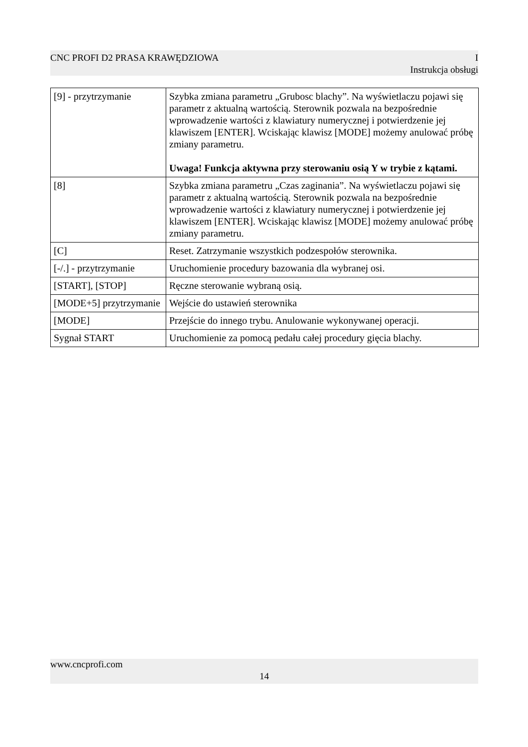CNC PROFI D2 PRASA KRAWĘDZIOWA I
Instrukcja obsługi
| [9] - przytrzymanie | Szybka zmiana parametru „Grubosc blachy”. Na wyświetlaczu pojawi się parametr z aktualną wartością. Sterownik pozwala na bezpośrednie wprowadzenie wartości z klawiatury numerycznej i potwierdzenie jej klawiszem [ENTER]. Wciskając klawisz [MODE] możemy anulować próbę zmiany parametru. Uwaga! Funkcja aktywna przy sterowaniu osią Y w trybie z kątami. |
| [8] | Szybka zmiana parametru „Czas zaginania”. Na wyświetlaczu pojawi się parametr z aktualną wartością. Sterownik pozwala na bezpośrednie wprowadzenie wartości z klawiatury numerycznej i potwierdzenie jej klawiszem [ENTER]. Wciskając klawisz [MODE] możemy anulować próbę zmiany parametru. |
| [C] | Reset. Zatrzymanie wszystkich podzespołów sterownika. |
| [-/.] - przytrzymanie | Uruchomienie procedury bazowania dla wybranej osi. |
| [START], [STOP] | Ręczne sterowanie wybraną osią. |
| [MODE+5] przytrzymanie | Wejście do ustawień sterownika |
| [MODE] | Przejście do innego trybu. Anulowanie wykonywanej operacji. |
| Sygnał START | Uruchomienie za pomocą pedału całej procedury gięcia blachy. |
www.cncprofi.com
14